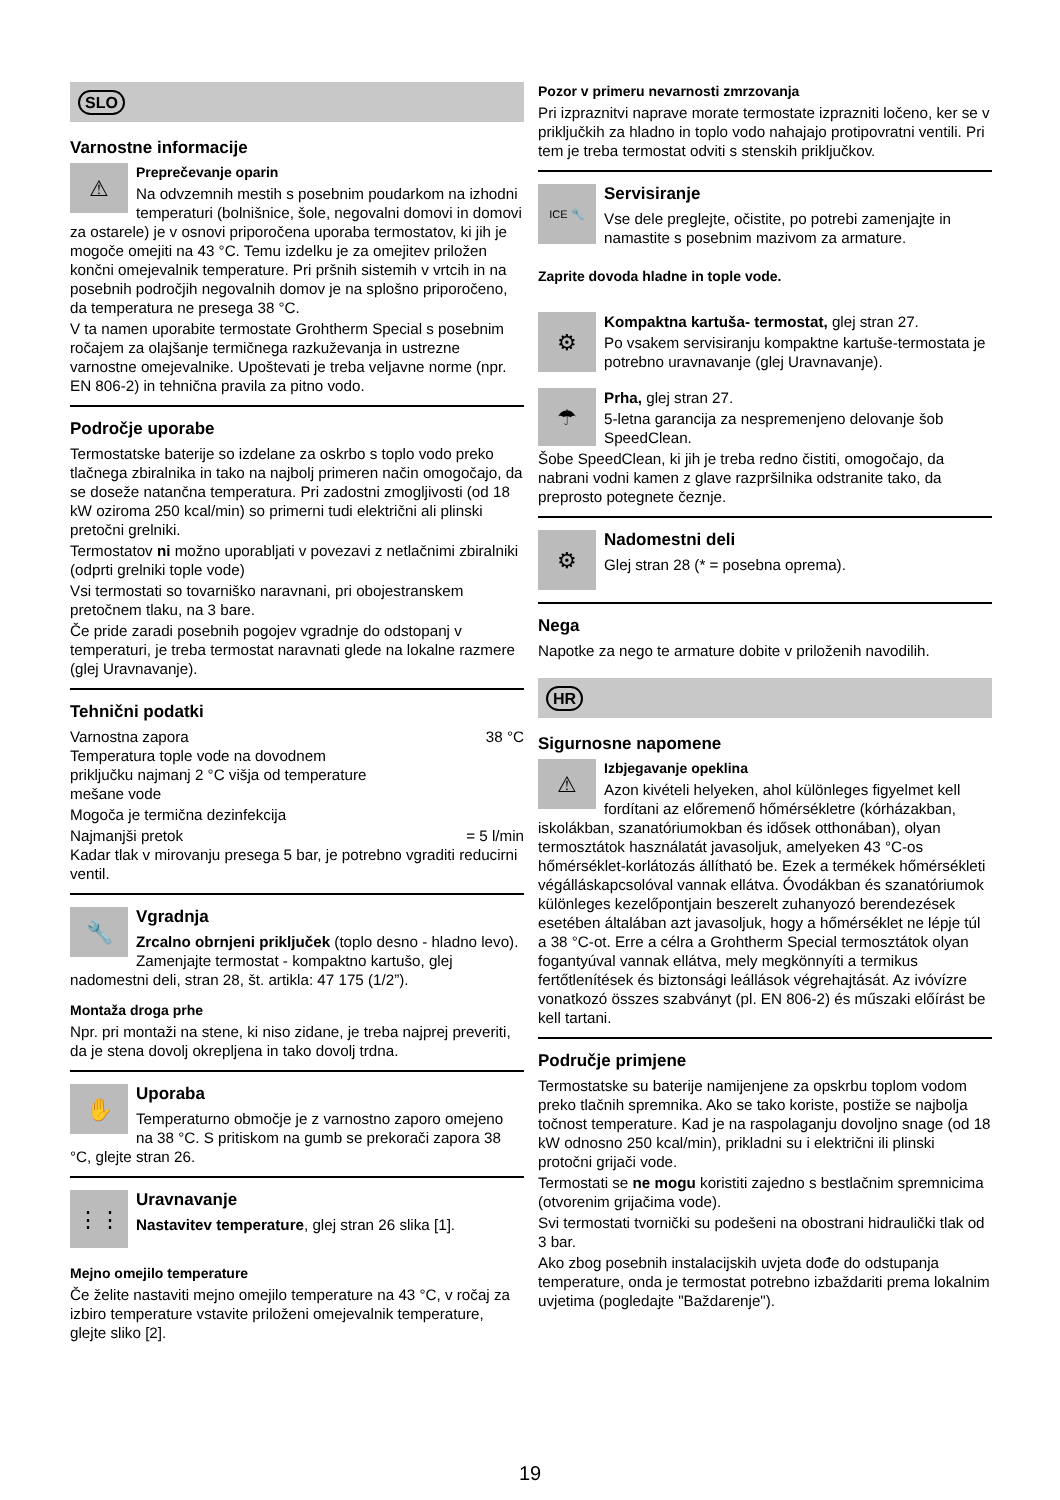SLO
Varnostne informacije
⚠
Preprečevanje oparin
Na odvzemnih mestih s posebnim poudarkom na izhodni temperaturi (bolnišnice, šole, negovalni domovi in domovi za ostarele) je v osnovi priporočena uporaba termostatov, ki jih je mogoče omejiti na 43 °C. Temu izdelku je za omejitev priložen končni omejevalnik temperature. Pri pršnih sistemih v vrtcih in na posebnih področjih negovalnih domov je na splošno priporočeno, da temperatura ne presega 38 °C.
V ta namen uporabite termostate Grohtherm Special s posebnim ročajem za olajšanje termičnega razkuževanja in ustrezne varnostne omejevalnike. Upoštevati je treba veljavne norme (npr. EN 806-2) in tehnična pravila za pitno vodo.
Področje uporabe
Termostatske baterije so izdelane za oskrbo s toplo vodo preko tlačnega zbiralnika in tako na najbolj primeren način omogočajo, da se doseže natančna temperatura. Pri zadostni zmogljivosti (od 18 kW oziroma 250 kcal/min) so primerni tudi električni ali plinski pretočni grelniki.
Termostatov ni možno uporabljati v povezavi z netlačnimi zbiralniki (odprti grelniki tople vode)
Vsi termostati so tovarniško naravnani, pri obojestranskem pretočnem tlaku, na 3 bare.
Če pride zaradi posebnih pogojev vgradnje do odstopanj v temperaturi, je treba termostat naravnati glede na lokalne razmere (glej Uravnavanje).
Tehnični podatki
Varnostna zapora 38 °C
Temperatura tople vode na dovodnem
priključku najmanj 2 °C višja od temperature
mešane vode
Mogoča je termična dezinfekcija
Najmanjši pretok = 5 l/min
Kadar tlak v mirovanju presega 5 bar, je potrebno vgraditi reducirni ventil.
🔧
Vgradnja
Zrcalno obrnjeni priključek (toplo desno - hladno levo). Zamenjajte termostat - kompaktno kartušo, glej nadomestni deli, stran 28, št. artikla: 47 175 (1/2”).
Montaža droga prhe
Npr. pri montaži na stene, ki niso zidane, je treba najprej preveriti, da je stena dovolj okrepljena in tako dovolj trdna.
✋
Uporaba
Temperaturno območje je z varnostno zaporo omejeno na 38 °C. S pritiskom na gumb se prekorači zapora 38 °C, glejte stran 26.
⋮⋮
Uravnavanje
Nastavitev temperature, glej stran 26 slika [1].
Mejno omejilo temperature
Če želite nastaviti mejno omejilo temperature na 43 °C, v ročaj za izbiro temperature vstavite priloženi omejevalnik temperature, glejte sliko [2].
Pozor v primeru nevarnosti zmrzovanja
Pri izpraznitvi naprave morate termostate izprazniti ločeno, ker se v priključkih za hladno in toplo vodo nahajajo protipovratni ventili. Pri tem je treba termostat odviti s stenskih priključkov.
ICE 🔧
Servisiranje
Vse dele preglejte, očistite, po potrebi zamenjajte in namastite s posebnim mazivom za armature.
Zaprite dovoda hladne in tople vode.
⚙
Kompaktna kartuša- termostat, glej stran 27.
Po vsakem servisiranju kompaktne kartuše-termostata je potrebno uravnavanje (glej Uravnavanje).
☂
Prha, glej stran 27.
5-letna garancija za nespremenjeno delovanje šob SpeedClean.
Šobe SpeedClean, ki jih je treba redno čistiti, omogočajo, da nabrani vodni kamen z glave razpršilnika odstranite tako, da preprosto potegnete čeznje.
⚙
Nadomestni deli
Glej stran 28 (* = posebna oprema).
Nega
Napotke za nego te armature dobite v priloženih navodilih.
HR
Sigurnosne napomene
⚠
Izbjegavanje opeklina
Azon kivételi helyeken, ahol különleges figyelmet kell fordítani az előremenő hőmérsékletre (kórházakban, iskolákban, szanatóriumokban és idősek otthonában), olyan termosztátok használatát javasoljuk, amelyeken 43 °C-os hőmérséklet-korlátozás állítható be. Ezek a termékek hőmérsékleti végálláskapcsolóval vannak ellátva. Óvodákban és szanatóriumok különleges kezelőpontjain beszerelt zuhanyozó berendezések esetében általában azt javasoljuk, hogy a hőmérséklet ne lépje túl a 38 °C-ot. Erre a célra a Grohtherm Special termosztátok olyan fogantyúval vannak ellátva, mely megkönnyíti a termikus fertőtlenítések és biztonsági leállások végrehajtását. Az ivóvízre vonatkozó összes szabványt (pl. EN 806-2) és műszaki előírást be kell tartani.
Područje primjene
Termostatske su baterije namijenjene za opskrbu toplom vodom preko tlačnih spremnika. Ako se tako koriste, postiže se najbolja točnost temperature. Kad je na raspolaganju dovoljno snage (od 18 kW odnosno 250 kcal/min), prikladni su i električni ili plinski protočni grijači vode.
Termostati se ne mogu koristiti zajedno s bestlačnim spremnicima (otvorenim grijačima vode).
Svi termostati tvornički su podešeni na obostrani hidraulički tlak od 3 bar.
Ako zbog posebnih instalacijskih uvjeta dođe do odstupanja temperature, onda je termostat potrebno izbaždariti prema lokalnim uvjetima (pogledajte "Baždarenje").
19